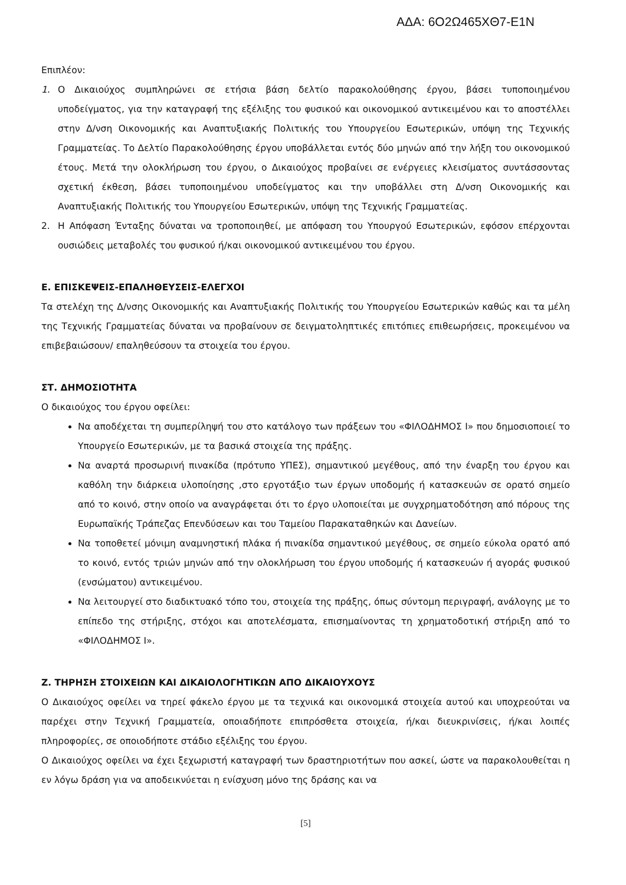ΑΔΑ: 6Ο2Ω465ΧΘ7-Ε1Ν
Επιπλέον:
1. Ο Δικαιούχος συμπληρώνει σε ετήσια βάση δελτίο παρακολούθησης έργου, βάσει τυποποιημένου υποδείγματος, για την καταγραφή της εξέλιξης του φυσικού και οικονομικού αντικειμένου και το αποστέλλει στην Δ/νση Οικονομικής και Αναπτυξιακής Πολιτικής του Υπουργείου Εσωτερικών, υπόψη της Τεχνικής Γραμματείας. Το Δελτίο Παρακολούθησης έργου υποβάλλεται εντός δύο μηνών από την λήξη του οικονομικού έτους. Μετά την ολοκλήρωση του έργου, ο Δικαιούχος προβαίνει σε ενέργειες κλεισίματος συντάσσοντας σχετική έκθεση, βάσει τυποποιημένου υποδείγματος και την υποβάλλει στη Δ/νση Οικονομικής και Αναπτυξιακής Πολιτικής του Υπουργείου Εσωτερικών, υπόψη της Τεχνικής Γραμματείας.
2. Η Απόφαση Ένταξης δύναται να τροποποιηθεί, με απόφαση του Υπουργού Εσωτερικών, εφόσον επέρχονται ουσιώδεις μεταβολές του φυσικού ή/και οικονομικού αντικειμένου του έργου.
Ε. ΕΠΙΣΚΕΨΕΙΣ-ΕΠΑΛΗΘΕΥΣΕΙΣ-ΕΛΕΓΧΟΙ
Τα στελέχη της Δ/νσης Οικονομικής και Αναπτυξιακής Πολιτικής του Υπουργείου Εσωτερικών καθώς και τα μέλη της Τεχνικής Γραμματείας δύναται να προβαίνουν σε δειγματοληπτικές επιτόπιες επιθεωρήσεις, προκειμένου να επιβεβαιώσουν/ επαληθεύσουν τα στοιχεία του έργου.
ΣΤ. ΔΗΜΟΣΙΟΤΗΤΑ
Ο δικαιούχος του έργου οφείλει:
Να αποδέχεται τη συμπερίληψή του στο κατάλογο των πράξεων του «ΦΙΛΟΔΗΜΟΣ Ι» που δημοσιοποιεί το Υπουργείο Εσωτερικών, με τα βασικά στοιχεία της πράξης.
Να αναρτά προσωρινή πινακίδα (πρότυπο ΥΠΕΣ), σημαντικού μεγέθους, από την έναρξη του έργου και καθόλη την διάρκεια υλοποίησης ,στο εργοτάξιο των έργων υποδομής ή κατασκευών σε ορατό σημείο από το κοινό, στην οποίο να αναγράφεται ότι το έργο υλοποιείται με συγχρηματοδότηση από πόρους της Ευρωπαϊκής Τράπεζας Επενδύσεων και του Ταμείου Παρακαταθηκών και Δανείων.
Να τοποθετεί μόνιμη αναμνηστική πλάκα ή πινακίδα σημαντικού μεγέθους, σε σημείο εύκολα ορατό από το κοινό, εντός τριών μηνών από την ολοκλήρωση του έργου υποδομής ή κατασκευών ή αγοράς φυσικού (ενσώματου) αντικειμένου.
Να λειτουργεί στο διαδικτυακό τόπο του, στοιχεία της πράξης, όπως σύντομη περιγραφή, ανάλογης με το επίπεδο της στήριξης, στόχοι και αποτελέσματα, επισημαίνοντας τη χρηματοδοτική στήριξη από το «ΦΙΛΟΔΗΜΟΣ Ι».
Ζ. ΤΗΡΗΣΗ ΣΤΟΙΧΕΙΩΝ ΚΑΙ ΔΙΚΑΙΟΛΟΓΗΤΙΚΩΝ ΑΠΟ ΔΙΚΑΙΟΥΧΟΥΣ
Ο Δικαιούχος οφείλει να τηρεί φάκελο έργου με τα τεχνικά και οικονομικά στοιχεία αυτού και υποχρεούται να παρέχει στην Τεχνική Γραμματεία, οποιαδήποτε επιπρόσθετα στοιχεία, ή/και διευκρινίσεις, ή/και λοιπές πληροφορίες, σε οποιοδήποτε στάδιο εξέλιξης του έργου.
Ο Δικαιούχος οφείλει να έχει ξεχωριστή καταγραφή των δραστηριοτήτων που ασκεί, ώστε να παρακολουθείται η εν λόγω δράση για να αποδεικνύεται η ενίσχυση μόνο της δράσης και να
[5]